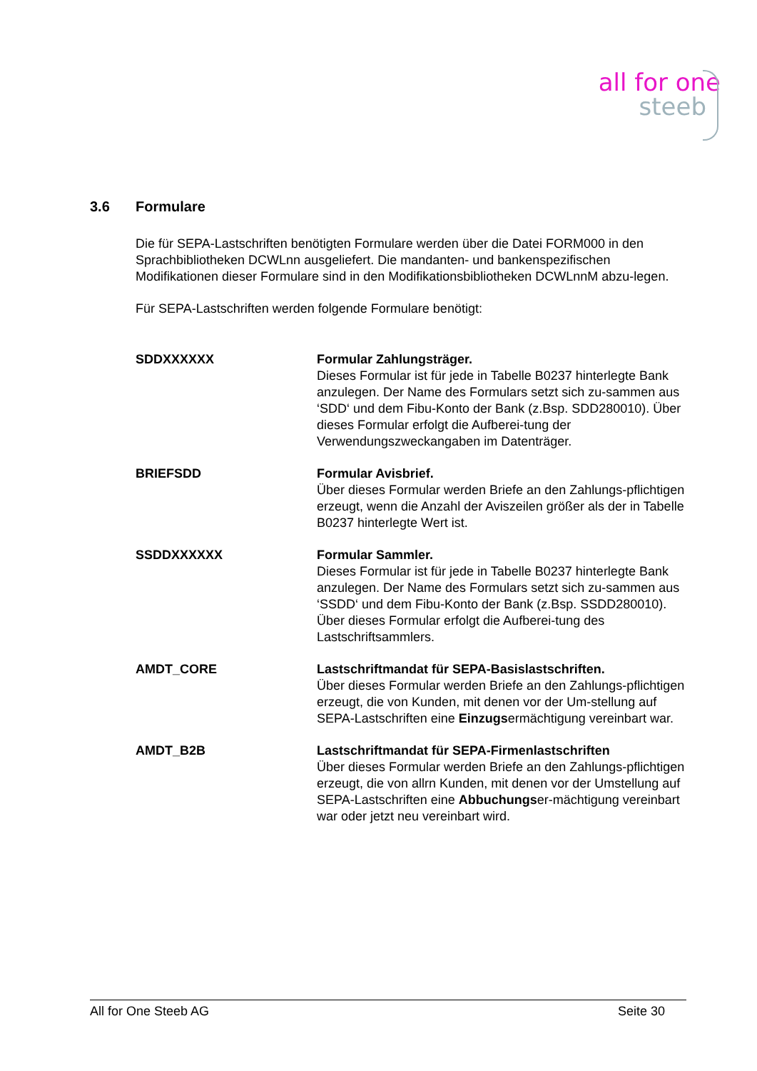all for one
steeb
3.6 Formulare
Die für SEPA-Lastschriften benötigten Formulare werden über die Datei FORM000 in den Sprachbibliotheken DCWLnn ausgeliefert. Die mandanten- und bankenspezifischen Modifikationen dieser Formulare sind in den Modifikationsbibliotheken DCWLnnM abzu-legen.
Für SEPA-Lastschriften werden folgende Formulare benötigt:
SDDXXXXXX Formular Zahlungsträger.
Dieses Formular ist für jede in Tabelle B0237 hinterlegte Bank anzulegen. Der Name des Formulars setzt sich zu-sammen aus ‘SDD‘ und dem Fibu-Konto der Bank (z.Bsp. SDD280010). Über dieses Formular erfolgt die Aufberei-tung der Verwendungszweckangaben im Datenträger.
BRIEFSDD Formular Avisbrief.
Über dieses Formular werden Briefe an den Zahlungs-pflichtigen erzeugt, wenn die Anzahl der Aviszeilen größer als der in Tabelle B0237 hinterlegte Wert ist.
SSDDXXXXXX Formular Sammler.
Dieses Formular ist für jede in Tabelle B0237 hinterlegte Bank anzulegen. Der Name des Formulars setzt sich zu-sammen aus ‘SSDD‘ und dem Fibu-Konto der Bank (z.Bsp. SSDD280010). Über dieses Formular erfolgt die Aufberei-tung des Lastschriftsammlers.
AMDT_CORE Lastschriftmandat für SEPA-Basislastschriften.
Über dieses Formular werden Briefe an den Zahlungs-pflichtigen erzeugt, die von Kunden, mit denen vor der Um-stellung auf SEPA-Lastschriften eine Einzugsermächtigung vereinbart war.
AMDT_B2B Lastschriftmandat für SEPA-Firmenlastschriften
Über dieses Formular werden Briefe an den Zahlungs-pflichtigen erzeugt, die von allrn Kunden, mit denen vor der Umstellung auf SEPA-Lastschriften eine Abbuchungser-mächtigung vereinbart war oder jetzt neu vereinbart wird.
All for One Steeb AG Seite 30